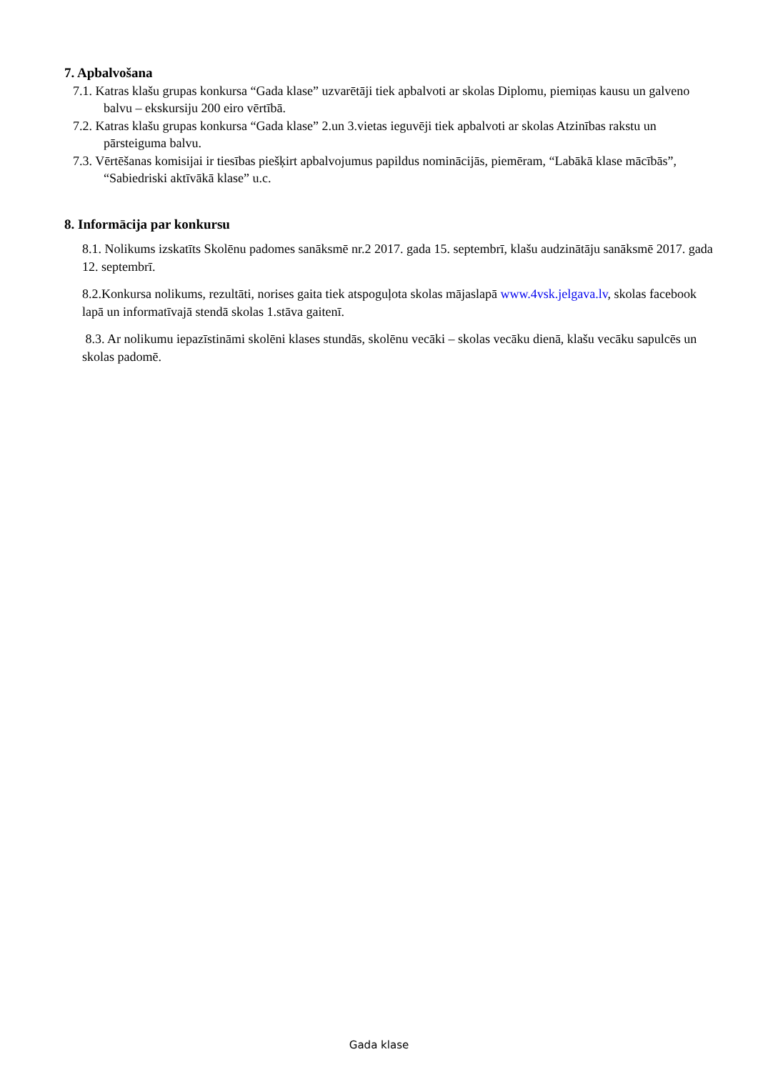7. Apbalvošana
7.1. Katras klašu grupas konkursa “Gada klase” uzvarētāji tiek apbalvoti ar skolas Diplomu, piemiņas kausu un galveno balvu – ekskursiju 200 eiro vērtībā.
7.2. Katras klašu grupas konkursa “Gada klase” 2.un 3.vietas ieguvēji tiek apbalvoti ar skolas Atzinības rakstu un pārsteiguma balvu.
7.3. Vērtēšanas komisijai ir tiesības piešķirt apbalvojumus papildus nominācijās, piemēram, “Labākā klase mācībās”, “Sabiedriski aktīvākā klase” u.c.
8. Informācija par konkursu
8.1. Nolikums izskatīts Skolēnu padomes sanāksmē nr.2 2017. gada 15. septembrī, klašu audzinātāju sanāksmē 2017. gada 12. septembrī.
8.2.Konkursa nolikums, rezultāti, norises gaita tiek atspoguļota skolas mājaslapā www.4vsk.jelgava.lv, skolas facebook lapā un informatīvajā stendā skolas 1.stāva gaitenī.
8.3. Ar nolikumu iepazīstināmi skolēni klases stundās, skolēnu vecāki – skolas vecāku dienā, klašu vecāku sapulcēs un skolas padomē.
Gada klase